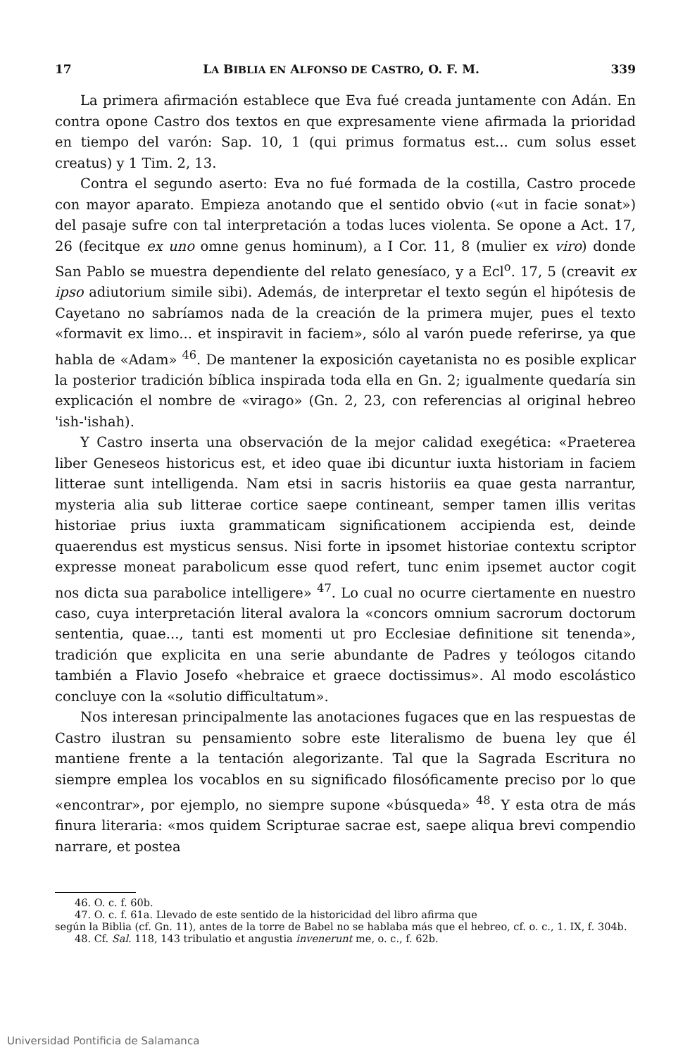17 LA BIBLIA EN ALFONSO DE CASTRO, O. F. M. 339
La primera afirmación establece que Eva fué creada juntamente con Adán. En contra opone Castro dos textos en que expresamente viene afirmada la prioridad en tiempo del varón: Sap. 10, 1 (qui primus formatus est... cum solus esset creatus) y 1 Tim. 2, 13.
Contra el segundo aserto: Eva no fué formada de la costilla, Castro procede con mayor aparato. Empieza anotando que el sentido obvio («ut in facie sonat») del pasaje sufre con tal interpretación a todas luces violenta. Se opone a Act. 17, 26 (fecitque ex uno omne genus hominum), a I Cor. 11, 8 (mulier ex viro) donde San Pablo se muestra dependiente del relato genesíaco, y a Ecl<sup>o</sup>. 17, 5 (creavit ex ipso adiutorium simile sibi). Además, de interpretar el texto según el hipótesis de Cayetano no sabríamos nada de la creación de la primera mujer, pues el texto «formavit ex limo... et inspiravit in faciem», sólo al varón puede referirse, ya que habla de «Adam» <sup>46</sup>. De mantener la exposición cayetanista no es posible explicar la posterior tradición bíblica inspirada toda ella en Gn. 2; igualmente quedaría sin explicación el nombre de «virago» (Gn. 2, 23, con referencias al original hebreo 'ish-'ishah).
Y Castro inserta una observación de la mejor calidad exegética: «Praeterea liber Geneseos historicus est, et ideo quae ibi dicuntur iuxta historiam in faciem litterae sunt intelligenda. Nam etsi in sacris historiis ea quae gesta narrantur, mysteria alia sub litterae cortice saepe contineant, semper tamen illis veritas historiae prius iuxta grammaticam significationem accipienda est, deinde quaerendus est mysticus sensus. Nisi forte in ipsomet historiae contextu scriptor expresse moneat parabolicum esse quod refert, tunc enim ipsemet auctor cogit nos dicta sua parabolice intelligere» <sup>47</sup>. Lo cual no ocurre ciertamente en nuestro caso, cuya interpretación literal avalora la «concors omnium sacrorum doctorum sententia, quae..., tanti est momenti ut pro Ecclesiae definitione sit tenenda», tradición que explicita en una serie abundante de Padres y teólogos citando también a Flavio Josefo «hebraice et graece doctissimus». Al modo escolástico concluye con la «solutio difficultatum».
Nos interesan principalmente las anotaciones fugaces que en las respuestas de Castro ilustran su pensamiento sobre este literalismo de buena ley que él mantiene frente a la tentación alegorizante. Tal que la Sagrada Escritura no siempre emplea los vocablos en su significado filosóficamente preciso por lo que «encontrar», por ejemplo, no siempre supone «búsqueda» <sup>48</sup>. Y esta otra de más finura literaria: «mos quidem Scripturae sacrae est, saepe aliqua brevi compendio narrare, et postea
46. O. c. f. 60b.
47. O. c. f. 61a. Llevado de este sentido de la historicidad del libro afirma que
según la Biblia (cf. Gn. 11), antes de la torre de Babel no se hablaba más que el hebreo, cf. o. c., 1. IX, f. 304b.
48. Cf. Sal. 118, 143 tribulatio et angustia invenerunt me, o. c., f. 62b.
Universidad Pontificia de Salamanca